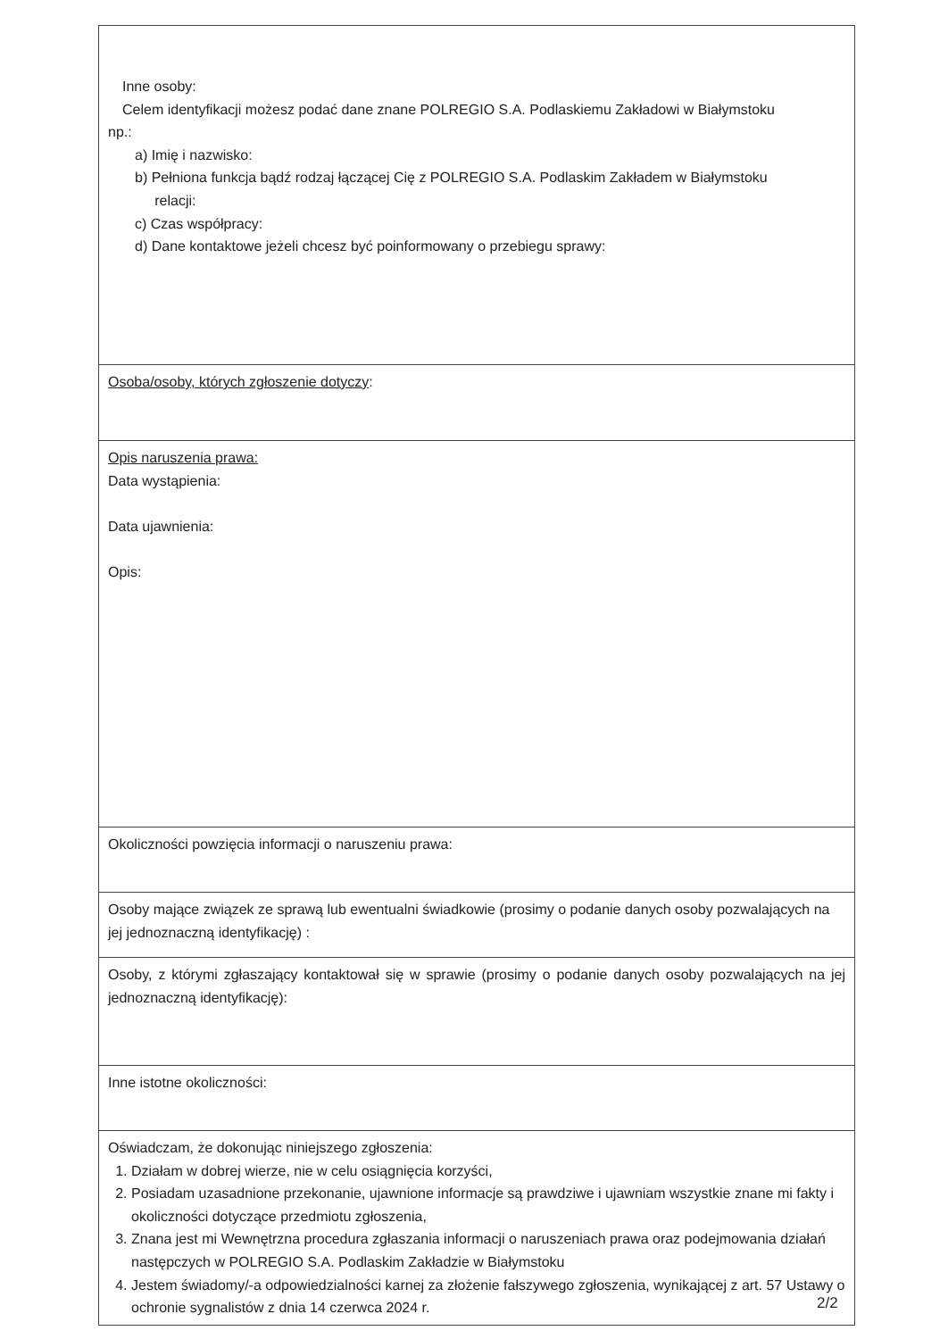| Inne osoby: Celem identyfikacji możesz podać dane znane POLREGIO S.A. Podlaskiemu Zakładowi w Białymstoku np.: a) Imię i nazwisko: b) Pełniona funkcja bądź rodzaj łączącej Cię z POLREGIO S.A. Podlaskim Zakładem w Białymstoku relacji: c) Czas współpracy: d) Dane kontaktowe jeżeli chcesz być poinformowany o przebiegu sprawy: |
| Osoba/osoby, których zgłoszenie dotyczy : |
| Opis naruszenia prawa: Data wystąpienia: Data ujawnienia: Opis: |
| Okoliczności powzięcia informacji o naruszeniu prawa: |
| Osoby mające związek ze sprawą lub ewentualni świadkowie (prosimy o podanie danych osoby pozwalających na jej jednoznaczną identyfikację) : |
| Osoby, z którymi zgłaszający kontaktował się w sprawie (prosimy o podanie danych osoby pozwalających na jej jednoznaczną identyfikację): |
| Inne istotne okoliczności: |
| Oświadczam, że dokonując niniejszego zgłoszenia: 1. Działam w dobrej wierze, nie w celu osiągnięcia korzyści, 2. Posiadam uzasadnione przekonanie, ujawnione informacje są prawdziwe i ujawniam wszystkie znane mi fakty i okoliczności dotyczące przedmiotu zgłoszenia, 3. Znana jest mi Wewnętrzna procedura zgłaszania informacji o naruszeniach prawa oraz podejmowania działań następczych w POLREGIO S.A. Podlaskim Zakładzie w Białymstoku 4. Jestem świadomy/-a odpowiedzialności karnej za złożenie fałszywego zgłoszenia, wynikającej z art. 57 Ustawy o ochronie sygnalistów z dnia 14 czerwca 2024 r. |
2/2